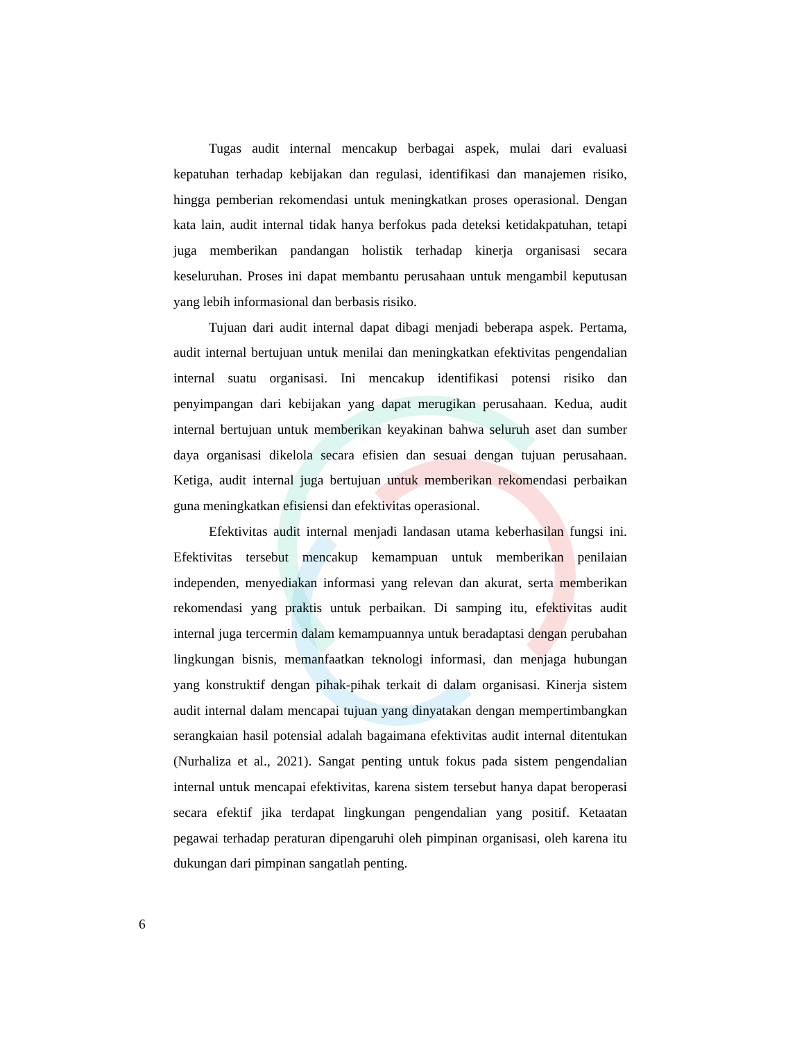Tugas audit internal mencakup berbagai aspek, mulai dari evaluasi kepatuhan terhadap kebijakan dan regulasi, identifikasi dan manajemen risiko, hingga pemberian rekomendasi untuk meningkatkan proses operasional. Dengan kata lain, audit internal tidak hanya berfokus pada deteksi ketidakpatuhan, tetapi juga memberikan pandangan holistik terhadap kinerja organisasi secara keseluruhan. Proses ini dapat membantu perusahaan untuk mengambil keputusan yang lebih informasional dan berbasis risiko.
Tujuan dari audit internal dapat dibagi menjadi beberapa aspek. Pertama, audit internal bertujuan untuk menilai dan meningkatkan efektivitas pengendalian internal suatu organisasi. Ini mencakup identifikasi potensi risiko dan penyimpangan dari kebijakan yang dapat merugikan perusahaan. Kedua, audit internal bertujuan untuk memberikan keyakinan bahwa seluruh aset dan sumber daya organisasi dikelola secara efisien dan sesuai dengan tujuan perusahaan. Ketiga, audit internal juga bertujuan untuk memberikan rekomendasi perbaikan guna meningkatkan efisiensi dan efektivitas operasional.
Efektivitas audit internal menjadi landasan utama keberhasilan fungsi ini. Efektivitas tersebut mencakup kemampuan untuk memberikan penilaian independen, menyediakan informasi yang relevan dan akurat, serta memberikan rekomendasi yang praktis untuk perbaikan. Di samping itu, efektivitas audit internal juga tercermin dalam kemampuannya untuk beradaptasi dengan perubahan lingkungan bisnis, memanfaatkan teknologi informasi, dan menjaga hubungan yang konstruktif dengan pihak-pihak terkait di dalam organisasi. Kinerja sistem audit internal dalam mencapai tujuan yang dinyatakan dengan mempertimbangkan serangkaian hasil potensial adalah bagaimana efektivitas audit internal ditentukan (Nurhaliza et al., 2021). Sangat penting untuk fokus pada sistem pengendalian internal untuk mencapai efektivitas, karena sistem tersebut hanya dapat beroperasi secara efektif jika terdapat lingkungan pengendalian yang positif. Ketaatan pegawai terhadap peraturan dipengaruhi oleh pimpinan organisasi, oleh karena itu dukungan dari pimpinan sangatlah penting.
6